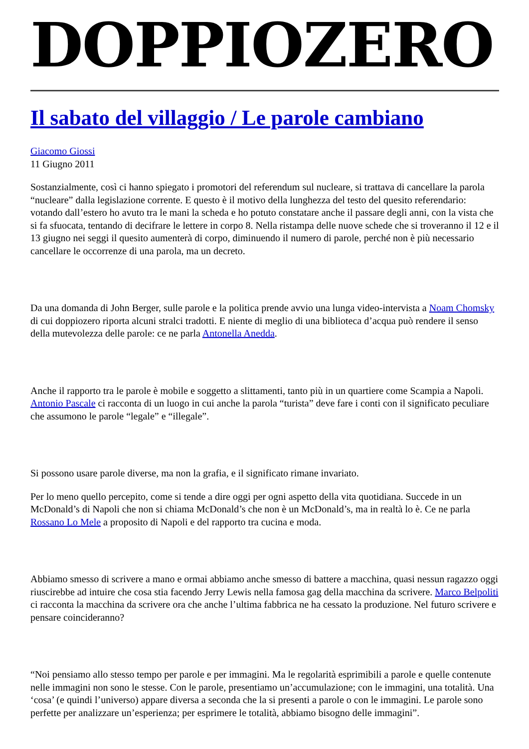DOPPIOZERO
Il sabato del villaggio / Le parole cambiano
Giacomo Giossi
11 Giugno 2011
Sostanzialmente, così ci hanno spiegato i promotori del referendum sul nucleare, si trattava di cancellare la parola “nucleare” dalla legislazione corrente. E questo è il motivo della lunghezza del testo del quesito referendario: votando dall’estero ho avuto tra le mani la scheda e ho potuto constatare anche il passare degli anni, con la vista che si fa sfuocata, tentando di decifrare le lettere in corpo 8. Nella ristampa delle nuove schede che si troveranno il 12 e il 13 giugno nei seggi il quesito aumenterà di corpo, diminuendo il numero di parole, perché non è più necessario cancellare le occorrenze di una parola, ma un decreto.
Da una domanda di John Berger, sulle parole e la politica prende avvio una lunga video-intervista a Noam Chomsky di cui doppiozero riporta alcuni stralci tradotti. E niente di meglio di una biblioteca d’acqua può rendere il senso della mutevolezza delle parole: ce ne parla Antonella Anedda.
Anche il rapporto tra le parole è mobile e soggetto a slittamenti, tanto più in un quartiere come Scampia a Napoli. Antonio Pascale ci racconta di un luogo in cui anche la parola “turista” deve fare i conti con il significato peculiare che assumono le parole “legale” e “illegale”.
Si possono usare parole diverse, ma non la grafia, e il significato rimane invariato.
Per lo meno quello percepito, come si tende a dire oggi per ogni aspetto della vita quotidiana. Succede in un McDonald’s di Napoli che non si chiama McDonald’s che non è un McDonald’s, ma in realtà lo è. Ce ne parla Rossano Lo Mele a proposito di Napoli e del rapporto tra cucina e moda.
Abbiamo smesso di scrivere a mano e ormai abbiamo anche smesso di battere a macchina, quasi nessun ragazzo oggi riuscirebbe ad intuire che cosa stia facendo Jerry Lewis nella famosa gag della macchina da scrivere. Marco Belpoliti ci racconta la macchina da scrivere ora che anche l’ultima fabbrica ne ha cessato la produzione. Nel futuro scrivere e pensare coincideranno?
“Noi pensiamo allo stesso tempo per parole e per immagini. Ma le regolarità esprimibili a parole e quelle contenute nelle immagini non sono le stesse. Con le parole, presentiamo un’accumulazione; con le immagini, una totalità. Una ‘cosa’ (e quindi l’universo) appare diversa a seconda che la si presenti a parole o con le immagini. Le parole sono perfette per analizzare un’esperienza; per esprimere le totalità, abbiamo bisogno delle immagini”.